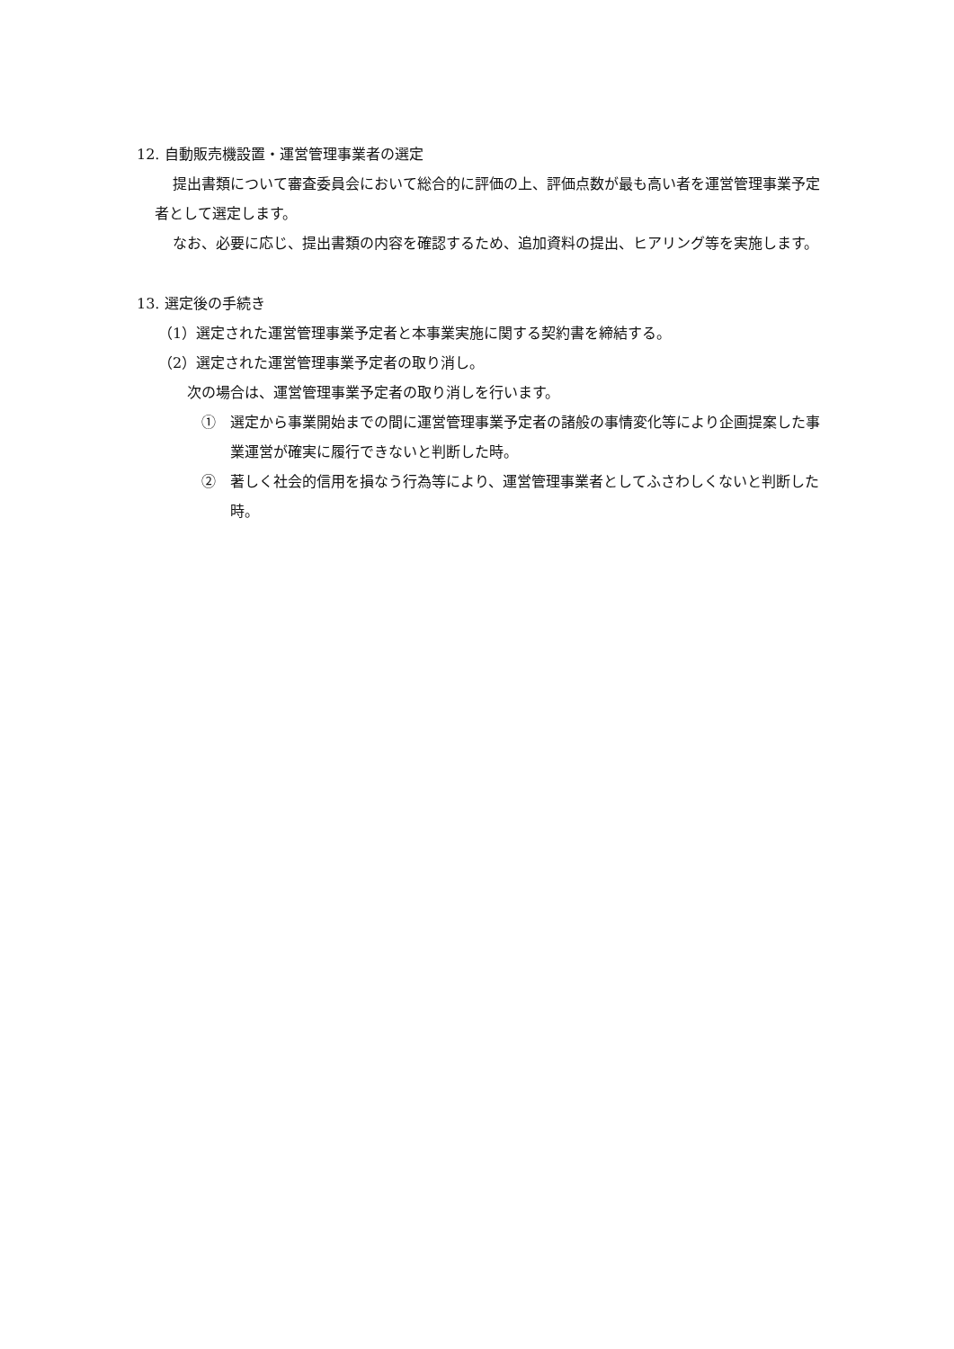12. 自動販売機設置・運営管理事業者の選定
提出書類について審査委員会において総合的に評価の上、評価点数が最も高い者を運営管理事業予定者として選定します。
なお、必要に応じ、提出書類の内容を確認するため、追加資料の提出、ヒアリング等を実施します。
13. 選定後の手続き
（1）選定された運営管理事業予定者と本事業実施に関する契約書を締結する。
（2）選定された運営管理事業予定者の取り消し。
次の場合は、運営管理事業予定者の取り消しを行います。
①　選定から事業開始までの間に運営管理事業予定者の諸般の事情変化等により企画提案した事業運営が確実に履行できないと判断した時。
②　著しく社会的信用を損なう行為等により、運営管理事業者としてふさわしくないと判断した時。